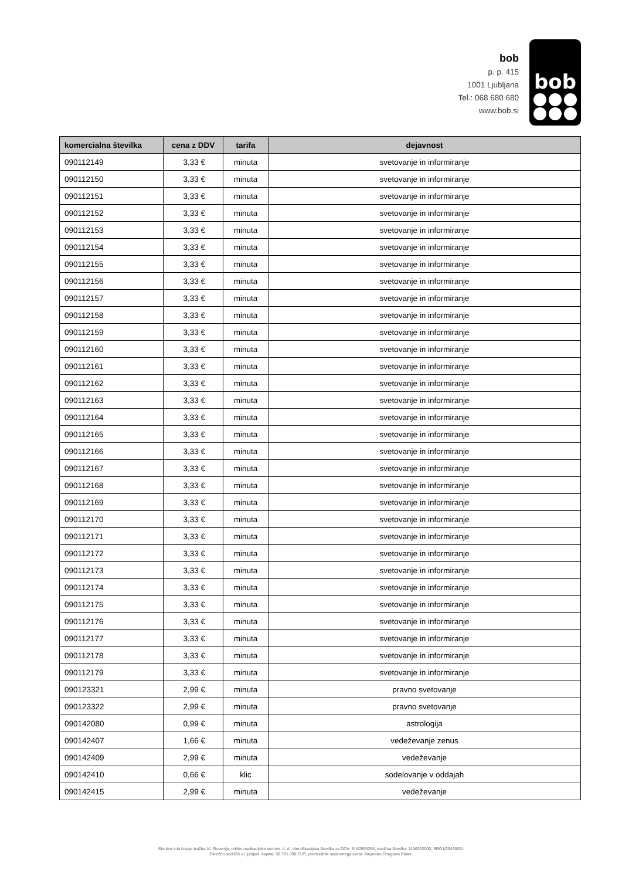bob
p. p. 415
1001 Ljubljana
Tel.: 068 680 680
www.bob.si
bob
| komercialna številka | cena z DDV | tarifa | dejavnost |
| --- | --- | --- | --- |
| 090112149 | 3,33 € | minuta | svetovanje in informiranje |
| 090112150 | 3,33 € | minuta | svetovanje in informiranje |
| 090112151 | 3,33 € | minuta | svetovanje in informiranje |
| 090112152 | 3,33 € | minuta | svetovanje in informiranje |
| 090112153 | 3,33 € | minuta | svetovanje in informiranje |
| 090112154 | 3,33 € | minuta | svetovanje in informiranje |
| 090112155 | 3,33 € | minuta | svetovanje in informiranje |
| 090112156 | 3,33 € | minuta | svetovanje in informiranje |
| 090112157 | 3,33 € | minuta | svetovanje in informiranje |
| 090112158 | 3,33 € | minuta | svetovanje in informiranje |
| 090112159 | 3,33 € | minuta | svetovanje in informiranje |
| 090112160 | 3,33 € | minuta | svetovanje in informiranje |
| 090112161 | 3,33 € | minuta | svetovanje in informiranje |
| 090112162 | 3,33 € | minuta | svetovanje in informiranje |
| 090112163 | 3,33 € | minuta | svetovanje in informiranje |
| 090112164 | 3,33 € | minuta | svetovanje in informiranje |
| 090112165 | 3,33 € | minuta | svetovanje in informiranje |
| 090112166 | 3,33 € | minuta | svetovanje in informiranje |
| 090112167 | 3,33 € | minuta | svetovanje in informiranje |
| 090112168 | 3,33 € | minuta | svetovanje in informiranje |
| 090112169 | 3,33 € | minuta | svetovanje in informiranje |
| 090112170 | 3,33 € | minuta | svetovanje in informiranje |
| 090112171 | 3,33 € | minuta | svetovanje in informiranje |
| 090112172 | 3,33 € | minuta | svetovanje in informiranje |
| 090112173 | 3,33 € | minuta | svetovanje in informiranje |
| 090112174 | 3,33 € | minuta | svetovanje in informiranje |
| 090112175 | 3,33 € | minuta | svetovanje in informiranje |
| 090112176 | 3,33 € | minuta | svetovanje in informiranje |
| 090112177 | 3,33 € | minuta | svetovanje in informiranje |
| 090112178 | 3,33 € | minuta | svetovanje in informiranje |
| 090112179 | 3,33 € | minuta | svetovanje in informiranje |
| 090123321 | 2,99 € | minuta | pravno svetovanje |
| 090123322 | 2,99 € | minuta | pravno svetovanje |
| 090142080 | 0,99 € | minuta | astrologija |
| 090142407 | 1,66 € | minuta | vedeževanje zenus |
| 090142409 | 2,99 € | minuta | vedeževanje |
| 090142410 | 0,66 € | klic | sodelovanje v oddajah |
| 090142415 | 2,99 € | minuta | vedeževanje |
Storitve bob izvaja družba A1 Slovenija, telekomunikacijske storitve, d. d., identifikacijska številka za DDV: SI 60595256, matična številka: 1196332000, SRG1/29430/00.
Okrožno sodišče v Ljubljani, kapital: 38.781.000 EUR, predsednik nadzornega sveta: Alejandro Douglass Plater.